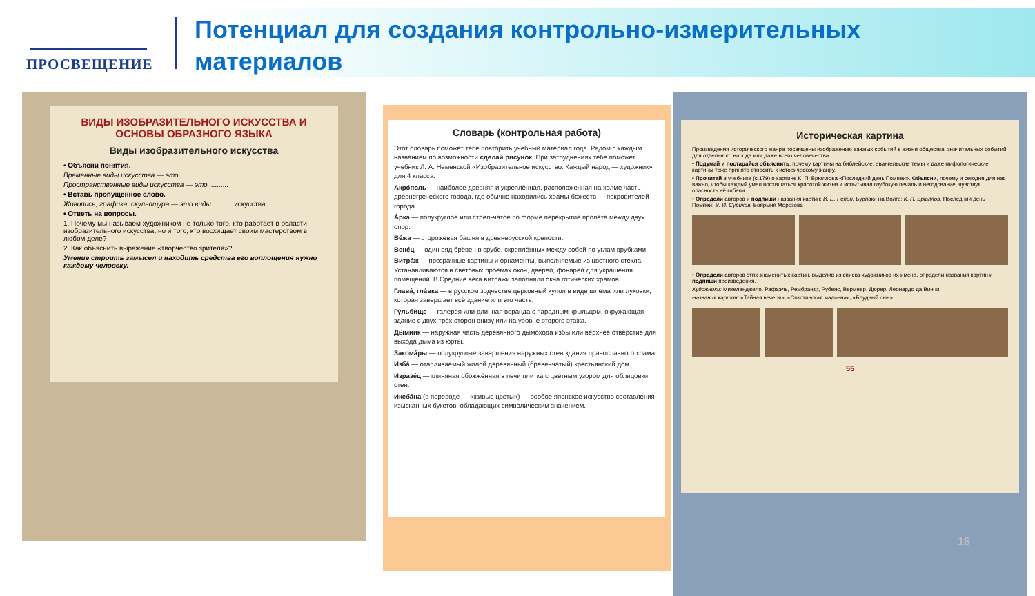ПРОСВЕЩЕНИЕ
Потенциал для создания контрольно-измерительных материалов
ВИДЫ ИЗОБРАЗИТЕЛЬНОГО ИСКУССТВА И ОСНОВЫ ОБРАЗНОГО ЯЗЫКА
Виды изобразительного искусства
• Объясни понятия.
Временные виды искусства — это ..........
Пространственные виды искусства — это ..........
• Вставь пропущенное слово.
Живопись, графика, скульптура — это виды .......... искусства.
• Ответь на вопросы.
1. Почему мы называем художником не только того, кто работает в области изобразительного искусства, но и того, кто восхищает своим мастерством в любом деле?
2. Как объяснить выражение «творчество зрителя»?
Умение строить замысел и находить средства его воплощения нужно каждому человеку.
Словарь (контрольная работа)
Этот словарь поможет тебе повторить учебный материал года. Рядом с каждым названием по возможности сделай рисунок. При затруднениях тебе поможет учебник Л. А. Неменской «Изобразительное искусство. Каждый народ — художник» для 4 класса.
Акрóполь — наиболее древняя и укреплённая, расположенная на холме часть древнегреческого города, где обычно находились храмы божеств — покровителей города.
Áрка — полукруглое или стрельчатое по форме перекрытие пролёта между двух опор.
Вéжа — сторожевая башня в древнерусской крепости.
Венéц — один ряд брёвен в срубе, скреплённых между собой по углам врубками.
Витрáж — прозрачные картины и орнаменты, выполняемые из цветного стекла. Устанавливаются в световых проёмах окон, дверей, фонарей для украшения помещений. В Средние века витражи заполняли окна готических храмов.
Главá, глáвка — в русском зодчестве церковный купол в виде шлема или луковки, которая завершает всё здание или его часть.
Гу́льбище — галерея или длинная веранда с парадным крыльцом, окружающая здание с двух-трёх сторон внизу или на уровне второго этажа.
Ды́мник — наружная часть деревянного дымохода избы или верхнее отверстие для выхода дыма из юрты.
Закомáры — полукруглые завершения наружных стен здания православного храма.
Избá — отапливаемый жилой деревянный (бревенчатый) крестьянский дом.
Изразéц — глиняная обожжённая в печи плитка с цветным узором для облицовки стен.
Икебáна (в переводе — «живые цветы») — особое японское искусство составления изысканных букетов, обладающих символическим значением.
Историческая картина
Произведения исторического жанра посвящены изображению важных событий в жизни общества: значительных событий для отдельного народа или даже всего человечества.
• Подумай и постарайся объяснить, почему картины на библейские, евангельские темы и даже мифологические картины тоже принято относить к историческому жанру.
• Прочитай в учебнике (с.179) о картине К. П. Брюллова «Последний день Помпеи». Объясни, почему и сегодня для нас важно, чтобы каждый умел восхищаться красотой жизни и испытывал глубокую печаль и негодование, чувствуя опасность её гибели.
• Определи авторов и подпиши названия картин: И. Е. Репин. Бурлаки на Волге; К. П. Брюллов. Последний день Помпеи; В. И. Суриков. Боярыня Морозова
• Определи авторов этих знаменитых картин, выделив из списка художников их имена, определи названия картин и подпиши произведения.
Художники: Микеланджело, Рафаэль, Рембрандт, Рубенс, Вермеер, Дюрер, Леонардо да Винчи.
Названия картин: «Тайная вечеря», «Сикстинская мадонна», «Блудный сын».
55
16